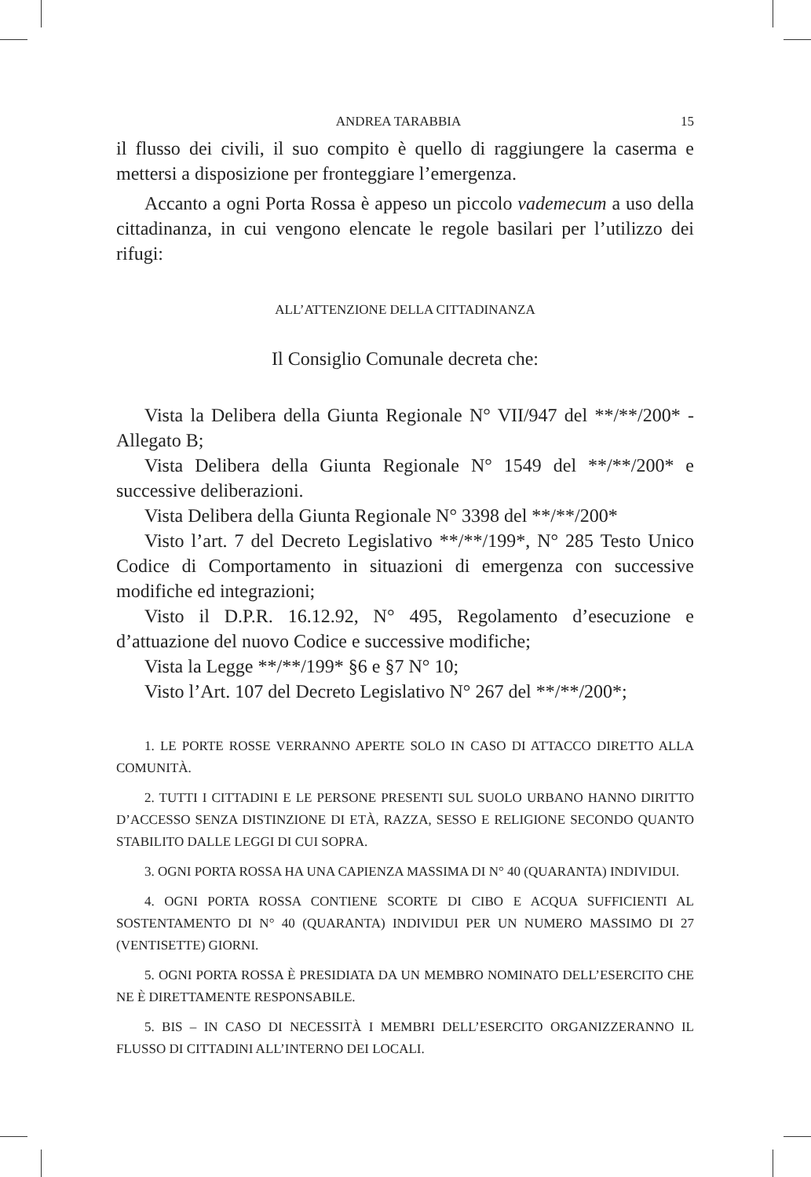ANDREA TARABBIA 15
il flusso dei civili, il suo compito è quello di raggiungere la caserma e mettersi a disposizione per fronteggiare l’emergenza.
Accanto a ogni Porta Rossa è appeso un piccolo vademecum a uso della cittadinanza, in cui vengono elencate le regole basilari per l’utilizzo dei rifugi:
ALL’ATTENZIONE DELLA CITTADINANZA
Il Consiglio Comunale decreta che:
Vista la Delibera della Giunta Regionale N° VII/947 del **/**/200* - Allegato B;
Vista Delibera della Giunta Regionale N° 1549 del **/**/200* e successive deliberazioni.
Vista Delibera della Giunta Regionale N° 3398 del **/**/200*
Visto l’art. 7 del Decreto Legislativo **/**/199*, N° 285 Testo Unico Codice di Comportamento in situazioni di emergenza con successive modifiche ed integrazioni;
Visto il D.P.R. 16.12.92, N° 495, Regolamento d’esecuzione e d’attuazione del nuovo Codice e successive modifiche;
Vista la Legge **/**/199* §6 e §7 N° 10;
Visto l’Art. 107 del Decreto Legislativo N° 267 del **/**/200*;
1. LE PORTE ROSSE VERRANNO APERTE SOLO IN CASO DI ATTACCO DIRETTO ALLA COMUNITÀ.
2. TUTTI I CITTADINI E LE PERSONE PRESENTI SUL SUOLO URBANO HANNO DIRITTO D’ACCESSO SENZA DISTINZIONE DI ETÀ, RAZZA, SESSO E RELIGIONE SECONDO QUANTO STABILITO DALLE LEGGI DI CUI SOPRA.
3. OGNI PORTA ROSSA HA UNA CAPIENZA MASSIMA DI N° 40 (QUARANTA) INDIVIDUI.
4. OGNI PORTA ROSSA CONTIENE SCORTE DI CIBO E ACQUA SUFFICIENTI AL SOSTENTAMENTO DI N° 40 (QUARANTA) INDIVIDUI PER UN NUMERO MASSIMO DI 27 (VENTISETTE) GIORNI.
5. OGNI PORTA ROSSA È PRESIDIATA DA UN MEMBRO NOMINATO DELL’ESERCITO CHE NE È DIRETTAMENTE RESPONSABILE.
5. BIS – IN CASO DI NECESSITÀ I MEMBRI DELL’ESERCITO ORGANIZZERANNO IL FLUSSO DI CITTADINI ALL’INTERNO DEI LOCALI.